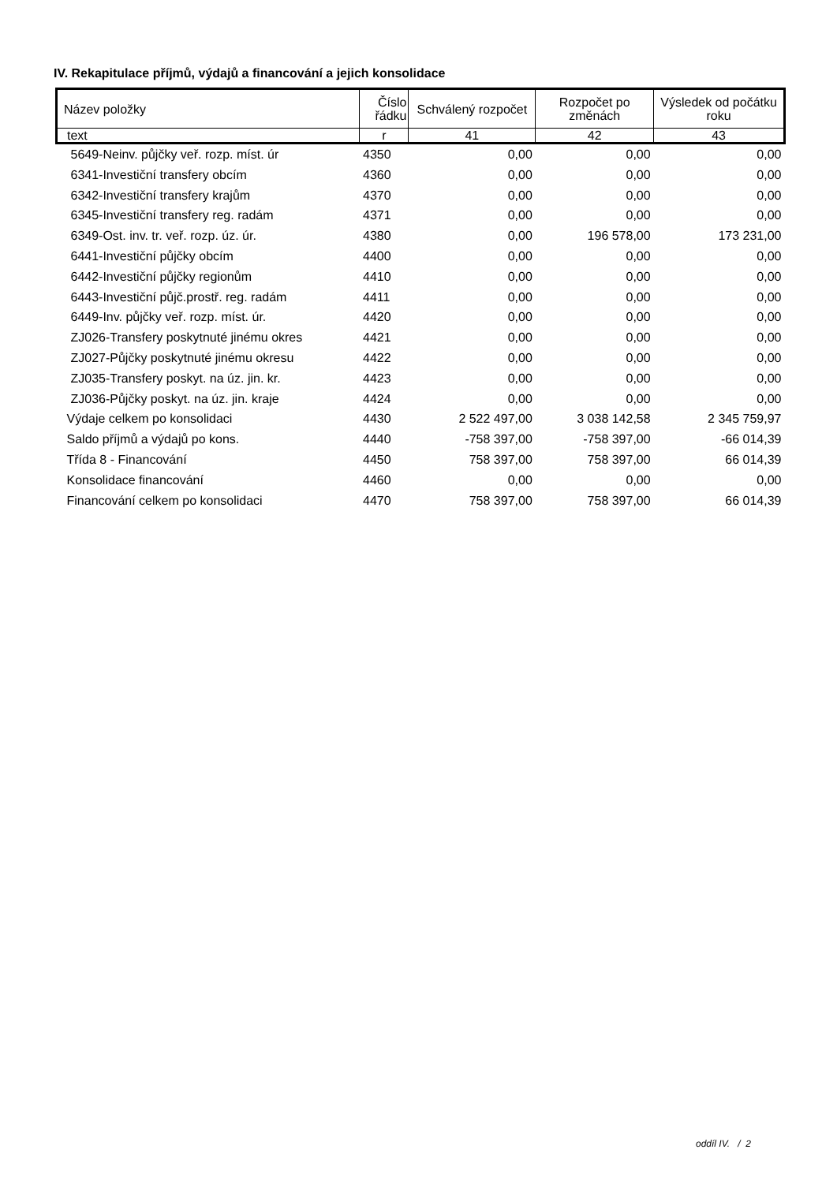IV. Rekapitulace příjmů, výdajů a financování a jejich konsolidace
| Název položky | Číslo řádku | Schválený rozpočet | Rozpočet po změnách | Výsledek od počátku roku |
| --- | --- | --- | --- | --- |
| text | r | 41 | 42 | 43 |
| 5649-Neinv. půjčky veř. rozp. míst. úr | 4350 | 0,00 | 0,00 | 0,00 |
| 6341-Investiční transfery obcím | 4360 | 0,00 | 0,00 | 0,00 |
| 6342-Investiční transfery krajům | 4370 | 0,00 | 0,00 | 0,00 |
| 6345-Investiční transfery reg. radám | 4371 | 0,00 | 0,00 | 0,00 |
| 6349-Ost. inv. tr. veř. rozp. úz. úr. | 4380 | 0,00 | 196 578,00 | 173 231,00 |
| 6441-Investiční půjčky obcím | 4400 | 0,00 | 0,00 | 0,00 |
| 6442-Investiční půjčky regionům | 4410 | 0,00 | 0,00 | 0,00 |
| 6443-Investiční půjč.prostř. reg. radám | 4411 | 0,00 | 0,00 | 0,00 |
| 6449-Inv. půjčky veř. rozp. míst. úr. | 4420 | 0,00 | 0,00 | 0,00 |
| ZJ026-Transfery poskytnuté jinému okres | 4421 | 0,00 | 0,00 | 0,00 |
| ZJ027-Půjčky poskytnuté jinému okresu | 4422 | 0,00 | 0,00 | 0,00 |
| ZJ035-Transfery poskyt. na úz. jin. kr. | 4423 | 0,00 | 0,00 | 0,00 |
| ZJ036-Půjčky poskyt. na úz. jin. kraje | 4424 | 0,00 | 0,00 | 0,00 |
| Výdaje celkem po konsolidaci | 4430 | 2 522 497,00 | 3 038 142,58 | 2 345 759,97 |
| Saldo příjmů a výdajů po kons. | 4440 | -758 397,00 | -758 397,00 | -66 014,39 |
| Třída 8 - Financování | 4450 | 758 397,00 | 758 397,00 | 66 014,39 |
| Konsolidace financování | 4460 | 0,00 | 0,00 | 0,00 |
| Financování celkem po konsolidaci | 4470 | 758 397,00 | 758 397,00 | 66 014,39 |
oddíl IV. / 2